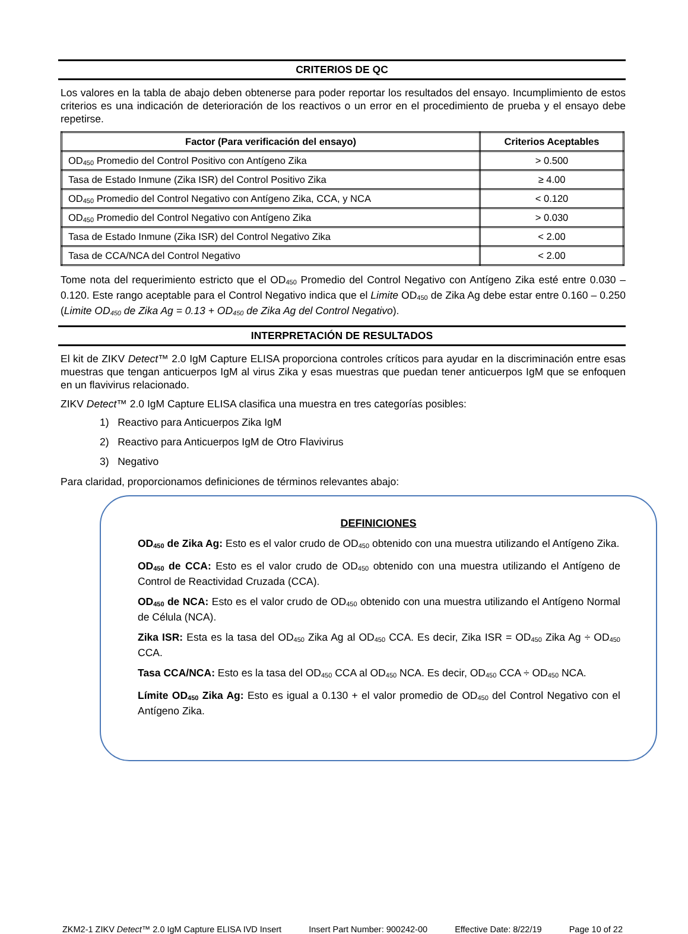CRITERIOS DE QC
Los valores en la tabla de abajo deben obtenerse para poder reportar los resultados del ensayo. Incumplimiento de estos criterios es una indicación de deterioración de los reactivos o un error en el procedimiento de prueba y el ensayo debe repetirse.
| Factor (Para verificación del ensayo) | Criterios Aceptables |
| --- | --- |
| OD<sub>450</sub> Promedio del Control Positivo con Antígeno Zika | > 0.500 |
| Tasa de Estado Inmune (Zika ISR) del Control Positivo Zika | ≥ 4.00 |
| OD<sub>450</sub> Promedio del Control Negativo con Antígeno Zika, CCA, y NCA | < 0.120 |
| OD<sub>450</sub> Promedio del Control Negativo con Antígeno Zika | > 0.030 |
| Tasa de Estado Inmune (Zika ISR) del Control Negativo Zika | < 2.00 |
| Tasa de CCA/NCA del Control Negativo | < 2.00 |
Tome nota del requerimiento estricto que el OD<sub>450</sub> Promedio del Control Negativo con Antígeno Zika esté entre 0.030 – 0.120. Este rango aceptable para el Control Negativo indica que el Limite OD<sub>450</sub> de Zika Ag debe estar entre 0.160 – 0.250 (Limite OD<sub>450</sub> de Zika Ag = 0.13 + OD<sub>450</sub> de Zika Ag del Control Negativo).
INTERPRETACIÓN DE RESULTADOS
El kit de ZIKV Detect™ 2.0 IgM Capture ELISA proporciona controles críticos para ayudar en la discriminación entre esas muestras que tengan anticuerpos IgM al virus Zika y esas muestras que puedan tener anticuerpos IgM que se enfoquen en un flavivirus relacionado.
ZIKV Detect™ 2.0 IgM Capture ELISA clasifica una muestra en tres categorías posibles:
1) Reactivo para Anticuerpos Zika IgM
2) Reactivo para Anticuerpos IgM de Otro Flavivirus
3) Negativo
Para claridad, proporcionamos definiciones de términos relevantes abajo:
DEFINICIONES
OD<sub>450</sub> de Zika Ag: Esto es el valor crudo de OD<sub>450</sub> obtenido con una muestra utilizando el Antígeno Zika.
OD<sub>450</sub> de CCA: Esto es el valor crudo de OD<sub>450</sub> obtenido con una muestra utilizando el Antígeno de Control de Reactividad Cruzada (CCA).
OD<sub>450</sub> de NCA: Esto es el valor crudo de OD<sub>450</sub> obtenido con una muestra utilizando el Antígeno Normal de Célula (NCA).
Zika ISR: Esta es la tasa del OD<sub>450</sub> Zika Ag al OD<sub>450</sub> CCA. Es decir, Zika ISR = OD<sub>450</sub> Zika Ag ÷ OD<sub>450</sub> CCA.
Tasa CCA/NCA: Esto es la tasa del OD<sub>450</sub> CCA al OD<sub>450</sub> NCA. Es decir, OD<sub>450</sub> CCA ÷ OD<sub>450</sub> NCA.
Límite OD<sub>450</sub> Zika Ag: Esto es igual a 0.130 + el valor promedio de OD<sub>450</sub> del Control Negativo con el Antígeno Zika.
ZKM2-1 ZIKV Detect™ 2.0 IgM Capture ELISA IVD Insert Insert Part Number: 900242-00 Effective Date: 8/22/19 Page 10 of 22